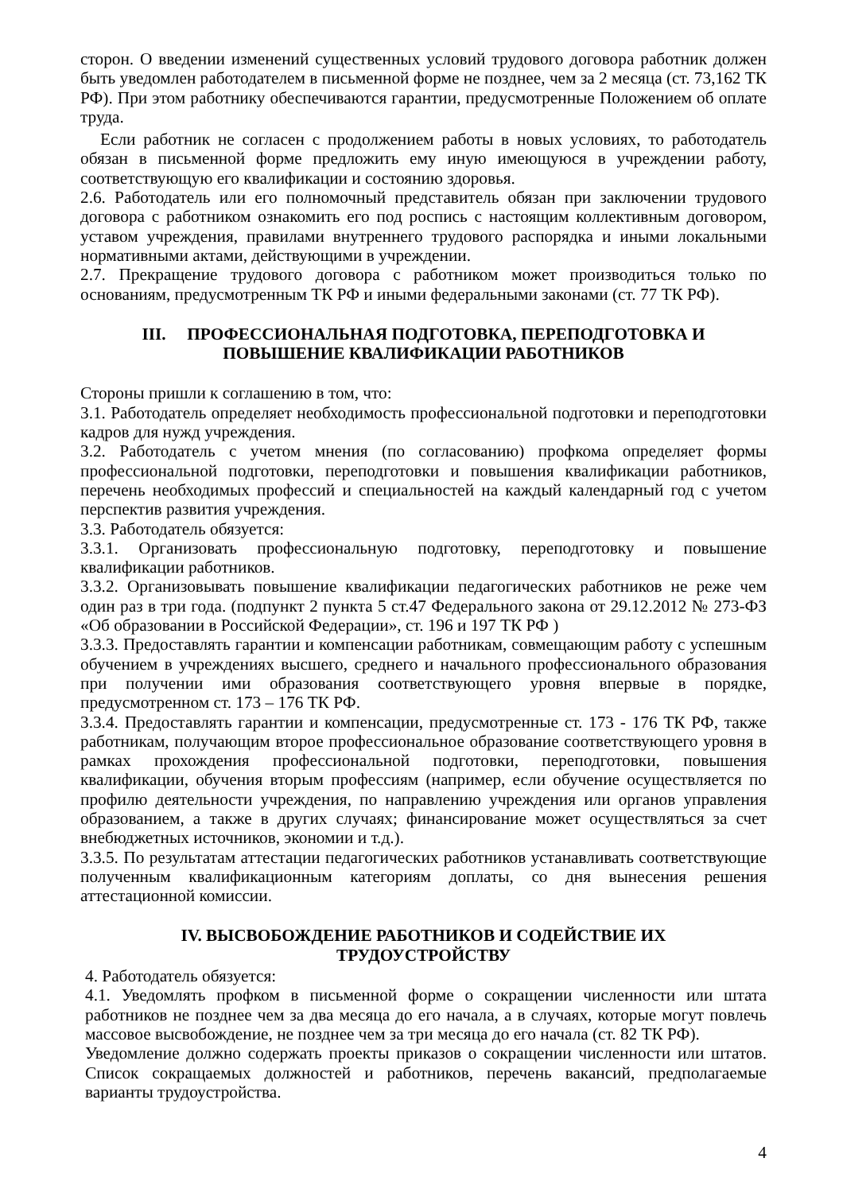сторон. О введении изменений существенных условий трудового договора работник должен быть уведомлен работодателем в письменной форме не позднее, чем за 2 месяца (ст. 73,162 ТК РФ). При этом работнику обеспечиваются гарантии, предусмотренные Положением об оплате труда.
Если работник не согласен с продолжением работы в новых условиях, то работодатель обязан в письменной форме предложить ему иную имеющуюся в учреждении работу, соответствующую его квалификации и состоянию здоровья.
2.6. Работодатель или его полномочный представитель обязан при заключении трудового договора с работником ознакомить его под роспись с настоящим коллективным договором, уставом учреждения, правилами внутреннего трудового распорядка и иными локальными нормативными актами, действующими в учреждении.
2.7. Прекращение трудового договора с работником может производиться только по основаниям, предусмотренным ТК РФ и иными федеральными законами (ст. 77 ТК РФ).
III. ПРОФЕССИОНАЛЬНАЯ ПОДГОТОВКА, ПЕРЕПОДГОТОВКА И
ПОВЫШЕНИЕ КВАЛИФИКАЦИИ РАБОТНИКОВ
Стороны пришли к соглашению в том, что:
3.1. Работодатель определяет необходимость профессиональной подготовки и переподготовки кадров для нужд учреждения.
3.2. Работодатель с учетом мнения (по согласованию) профкома определяет формы профессиональной подготовки, переподготовки и повышения квалификации работников, перечень необходимых профессий и специальностей на каждый календарный год с учетом перспектив развития учреждения.
3.3. Работодатель обязуется:
3.3.1. Организовать профессиональную подготовку, переподготовку и повышение квалификации работников.
3.3.2. Организовывать повышение квалификации педагогических работников не реже чем один раз в три года. (подпункт 2 пункта 5 ст.47 Федерального закона от 29.12.2012 № 273-ФЗ «Об образовании в Российской Федерации», ст. 196 и 197 ТК РФ )
3.3.3. Предоставлять гарантии и компенсации работникам, совмещающим работу с успешным обучением в учреждениях высшего, среднего и начального профессионального образования при получении ими образования соответствующего уровня впервые в порядке, предусмотренном ст. 173 – 176 ТК РФ.
3.3.4. Предоставлять гарантии и компенсации, предусмотренные ст. 173 - 176 ТК РФ, также работникам, получающим второе профессиональное образование соответствующего уровня в рамках прохождения профессиональной подготовки, переподготовки, повышения квалификации, обучения вторым профессиям (например, если обучение осуществляется по профилю деятельности учреждения, по направлению учреждения или органов управления образованием, а также в других случаях; финансирование может осуществляться за счет внебюджетных источников, экономии и т.д.).
3.3.5. По результатам аттестации педагогических работников устанавливать соответствующие полученным квалификационным категориям доплаты, со дня вынесения решения аттестационной комиссии.
IV. ВЫСВОБОЖДЕНИЕ РАБОТНИКОВ И СОДЕЙСТВИЕ ИХ
ТРУДОУСТРОЙСТВУ
4. Работодатель обязуется:
4.1. Уведомлять профком в письменной форме о сокращении численности или штата работников не позднее чем за два месяца до его начала, а в случаях, которые могут повлечь массовое высвобождение, не позднее чем за три месяца до его начала (ст. 82 ТК РФ).
Уведомление должно содержать проекты приказов о сокращении численности или штатов. Список сокращаемых должностей и работников, перечень вакансий, предполагаемые варианты трудоустройства.
4